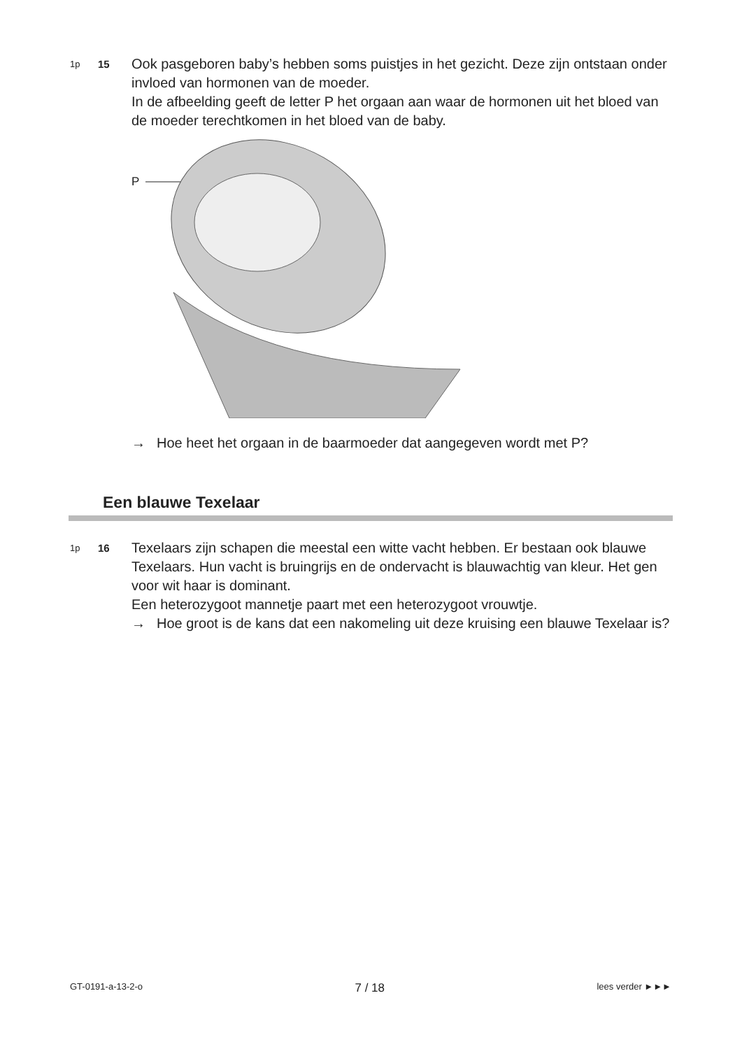1p
15
Ook pasgeboren baby’s hebben soms puistjes in het gezicht. Deze zijn ontstaan onder invloed van hormonen van de moeder.
In de afbeelding geeft de letter P het orgaan aan waar de hormonen uit het bloed van de moeder terechtkomen in het bloed van de baby.
P
→ Hoe heet het orgaan in de baarmoeder dat aangegeven wordt met P?
Een blauwe Texelaar
1p
16
Texelaars zijn schapen die meestal een witte vacht hebben. Er bestaan ook blauwe Texelaars. Hun vacht is bruingrijs en de ondervacht is blauwachtig van kleur. Het gen voor wit haar is dominant.
Een heterozygoot mannetje paart met een heterozygoot vrouwtje.
→ Hoe groot is de kans dat een nakomeling uit deze kruising een blauwe Texelaar is?
GT-0191-a-13-2-o 7 / 18 lees verder ►►►